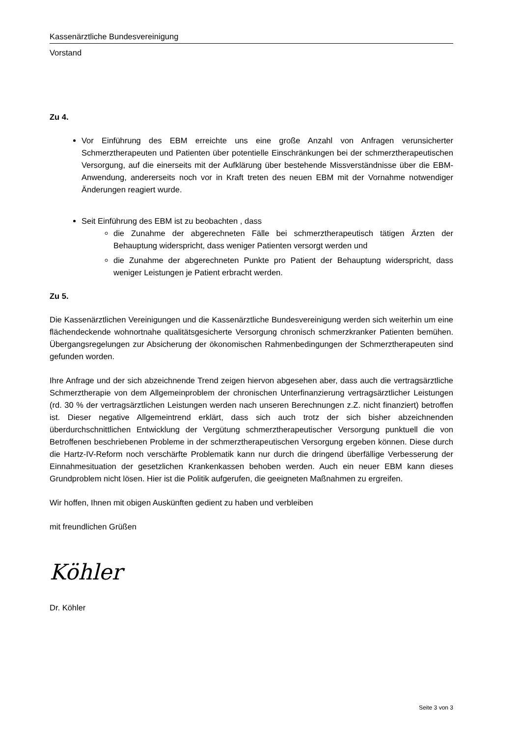Kassenärztliche Bundesvereinigung
Vorstand
Zu 4.
Vor Einführung des EBM erreichte uns eine große Anzahl von Anfragen verunsicherter Schmerztherapeuten und Patienten über potentielle Einschränkungen bei der schmerztherapeutischen Versorgung, auf die einerseits mit der Aufklärung über bestehende Missverständnisse über die EBM-Anwendung, andererseits noch vor in Kraft treten des neuen EBM mit der Vornahme notwendiger Änderungen reagiert wurde.
Seit Einführung des EBM ist zu beobachten , dass
die Zunahme der abgerechneten Fälle bei schmerztherapeutisch tätigen Ärzten der Behauptung widerspricht, dass weniger Patienten versorgt werden und
die Zunahme der abgerechneten Punkte pro Patient der Behauptung widerspricht, dass weniger Leistungen je Patient erbracht werden.
Zu 5.
Die Kassenärztlichen Vereinigungen und die Kassenärztliche Bundesvereinigung werden sich weiterhin um eine flächendeckende wohnortnahe qualitätsgesicherte Versorgung chronisch schmerzkranker Patienten bemühen. Übergangsregelungen zur Absicherung der ökonomischen Rahmenbedingungen der Schmerztherapeuten sind gefunden worden.
Ihre Anfrage und der sich abzeichnende Trend zeigen hiervon abgesehen aber, dass auch die vertragsärztliche Schmerztherapie von dem Allgemeinproblem der chronischen Unterfinanzierung vertragsärztlicher Leistungen (rd. 30 % der vertragsärztlichen Leistungen werden nach unseren Berechnungen z.Z. nicht finanziert) betroffen ist. Dieser negative Allgemeintrend erklärt, dass sich auch trotz der sich bisher abzeichnenden überdurchschnittlichen Entwicklung der Vergütung schmerztherapeutischer Versorgung punktuell die von Betroffenen beschriebenen Probleme in der schmerztherapeutischen Versorgung ergeben können. Diese durch die Hartz-IV-Reform noch verschärfte Problematik kann nur durch die dringend überfällige Verbesserung der Einnahmesituation der gesetzlichen Krankenkassen behoben werden. Auch ein neuer EBM kann dieses Grundproblem nicht lösen. Hier ist die Politik aufgerufen, die geeigneten Maßnahmen zu ergreifen.
Wir hoffen, Ihnen mit obigen Auskünften gedient zu haben und verbleiben
mit freundlichen Grüßen
Köhler
Dr. Köhler
Seite 3 von 3